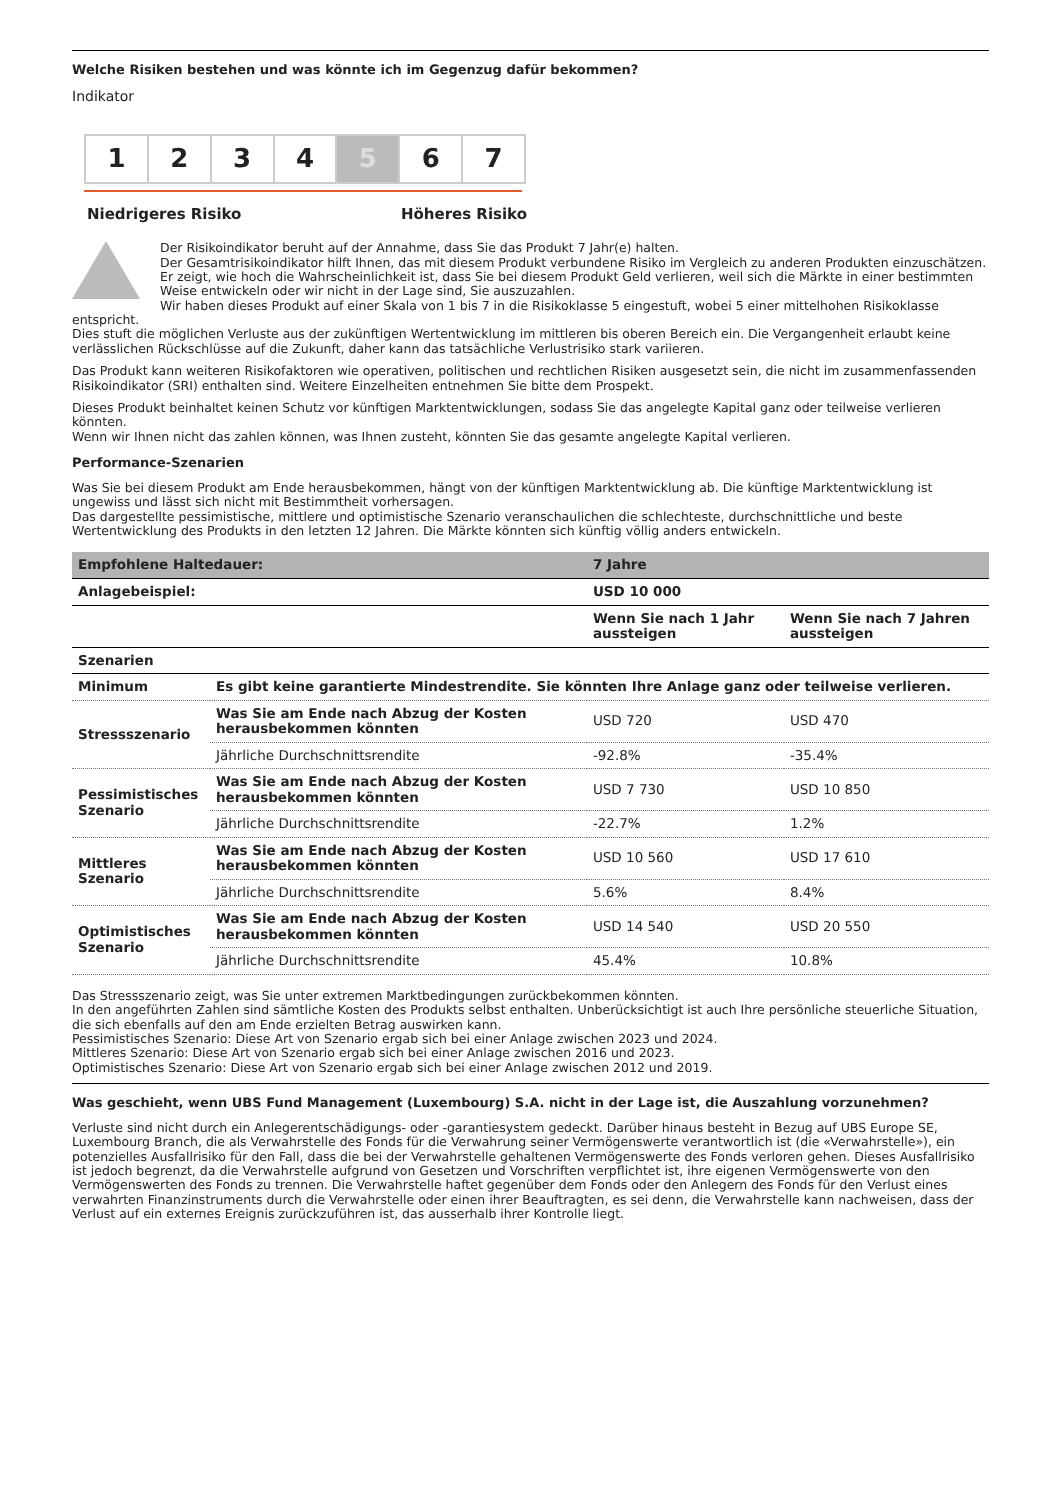Welche Risiken bestehen und was könnte ich im Gegenzug dafür bekommen?
Indikator
1 2 3 4 5 6 7
Niedrigeres Risiko Höheres Risiko
Der Risikoindikator beruht auf der Annahme, dass Sie das Produkt 7 Jahr(e) halten.
Der Gesamtrisikoindikator hilft Ihnen, das mit diesem Produkt verbundene Risiko im Vergleich zu anderen Produkten einzuschätzen. Er zeigt, wie hoch die Wahrscheinlichkeit ist, dass Sie bei diesem Produkt Geld verlieren, weil sich die Märkte in einer bestimmten Weise entwickeln oder wir nicht in der Lage sind, Sie auszuzahlen.
Wir haben dieses Produkt auf einer Skala von 1 bis 7 in die Risikoklasse 5 eingestuft, wobei 5 einer mittelhohen Risikoklasse
entspricht.
Dies stuft die möglichen Verluste aus der zukünftigen Wertentwicklung im mittleren bis oberen Bereich ein. Die Vergangenheit erlaubt keine verlässlichen Rückschlüsse auf die Zukunft, daher kann das tatsächliche Verlustrisiko stark variieren.
Das Produkt kann weiteren Risikofaktoren wie operativen, politischen und rechtlichen Risiken ausgesetzt sein, die nicht im zusammenfassenden Risikoindikator (SRI) enthalten sind. Weitere Einzelheiten entnehmen Sie bitte dem Prospekt.
Dieses Produkt beinhaltet keinen Schutz vor künftigen Marktentwicklungen, sodass Sie das angelegte Kapital ganz oder teilweise verlieren könnten.
Wenn wir Ihnen nicht das zahlen können, was Ihnen zusteht, könnten Sie das gesamte angelegte Kapital verlieren.
Performance-Szenarien
Was Sie bei diesem Produkt am Ende herausbekommen, hängt von der künftigen Marktentwicklung ab. Die künftige Marktentwicklung ist ungewiss und lässt sich nicht mit Bestimmtheit vorhersagen.
Das dargestellte pessimistische, mittlere und optimistische Szenario veranschaulichen die schlechteste, durchschnittliche und beste Wertentwicklung des Produkts in den letzten 12 Jahren. Die Märkte könnten sich künftig völlig anders entwickeln.
| Empfohlene Haltedauer: | | 7 Jahre | |
| --- | --- | --- | --- |
| Anlagebeispiel: | | USD 10 000 | |
| | | Wenn Sie nach 1 Jahr aussteigen | Wenn Sie nach 7 Jahren aussteigen |
| Szenarien | | | |
| Minimum | Es gibt keine garantierte Mindestrendite. Sie könnten Ihre Anlage ganz oder teilweise verlieren. | | |
| Stressszenario | Was Sie am Ende nach Abzug der Kosten herausbekommen könnten | USD 720 | USD 470 |
| | Jährliche Durchschnittsrendite | -92.8% | -35.4% |
| Pessimistisches Szenario | Was Sie am Ende nach Abzug der Kosten herausbekommen könnten | USD 7 730 | USD 10 850 |
| | Jährliche Durchschnittsrendite | -22.7% | 1.2% |
| Mittleres Szenario | Was Sie am Ende nach Abzug der Kosten herausbekommen könnten | USD 10 560 | USD 17 610 |
| | Jährliche Durchschnittsrendite | 5.6% | 8.4% |
| Optimistisches Szenario | Was Sie am Ende nach Abzug der Kosten herausbekommen könnten | USD 14 540 | USD 20 550 |
| | Jährliche Durchschnittsrendite | 45.4% | 10.8% |
Das Stressszenario zeigt, was Sie unter extremen Marktbedingungen zurückbekommen könnten.
In den angeführten Zahlen sind sämtliche Kosten des Produkts selbst enthalten. Unberücksichtigt ist auch Ihre persönliche steuerliche Situation, die sich ebenfalls auf den am Ende erzielten Betrag auswirken kann.
Pessimistisches Szenario: Diese Art von Szenario ergab sich bei einer Anlage zwischen 2023 und 2024.
Mittleres Szenario: Diese Art von Szenario ergab sich bei einer Anlage zwischen 2016 und 2023.
Optimistisches Szenario: Diese Art von Szenario ergab sich bei einer Anlage zwischen 2012 und 2019.
Was geschieht, wenn UBS Fund Management (Luxembourg) S.A. nicht in der Lage ist, die Auszahlung vorzunehmen?
Verluste sind nicht durch ein Anlegerentschädigungs- oder -garantiesystem gedeckt. Darüber hinaus besteht in Bezug auf UBS Europe SE, Luxembourg Branch, die als Verwahrstelle des Fonds für die Verwahrung seiner Vermögenswerte verantwortlich ist (die «Verwahrstelle»), ein potenzielles Ausfallrisiko für den Fall, dass die bei der Verwahrstelle gehaltenen Vermögenswerte des Fonds verloren gehen. Dieses Ausfallrisiko ist jedoch begrenzt, da die Verwahrstelle aufgrund von Gesetzen und Vorschriften verpflichtet ist, ihre eigenen Vermögenswerte von den Vermögenswerten des Fonds zu trennen. Die Verwahrstelle haftet gegenüber dem Fonds oder den Anlegern des Fonds für den Verlust eines verwahrten Finanzinstruments durch die Verwahrstelle oder einen ihrer Beauftragten, es sei denn, die Verwahrstelle kann nachweisen, dass der Verlust auf ein externes Ereignis zurückzuführen ist, das ausserhalb ihrer Kontrolle liegt.